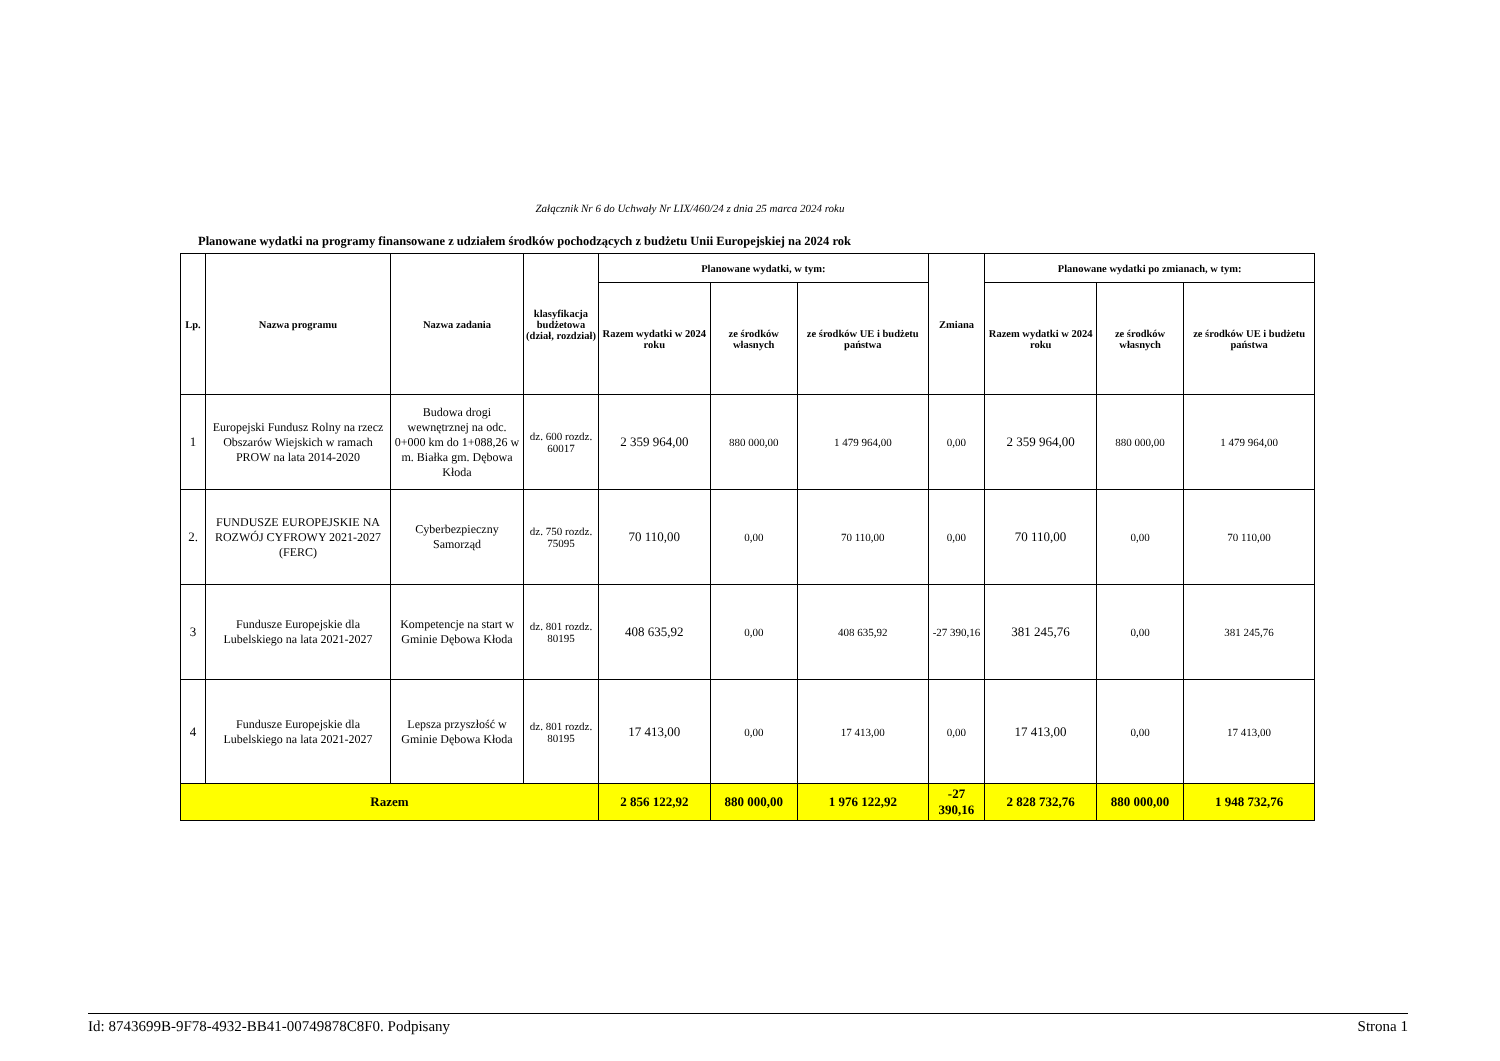Załącznik Nr 6 do Uchwały Nr LIX/460/24 z dnia 25 marca 2024 roku
Planowane wydatki na programy finansowane z udziałem środków pochodzących z budżetu Unii Europejskiej na 2024 rok
| Lp. | Nazwa programu | Nazwa zadania | klasyfikacja budżetowa (dział, rozdział) | Planowane wydatki, w tym: | | | Zmiana | Planowane wydatki po zmianach, w tym: | | |
| --- | --- | --- | --- | --- | --- | --- | --- | --- | --- | --- |
| | | | | Razem wydatki w 2024 roku | ze środków własnych | ze środków UE i budżetu państwa | | Razem wydatki w 2024 roku | ze środków własnych | ze środków UE i budżetu państwa |
| 1 | Europejski Fundusz Rolny na rzecz Obszarów Wiejskich w ramach PROW na lata 2014-2020 | Budowa drogi wewnętrznej na odc. 0+000 km do 1+088,26 w m. Białka gm. Dębowa Kłoda | dz. 600 rozdz. 60017 | 2 359 964,00 | 880 000,00 | 1 479 964,00 | 0,00 | 2 359 964,00 | 880 000,00 | 1 479 964,00 |
| 2. | FUNDUSZE EUROPEJSKIE NA ROZWÓJ CYFROWY 2021-2027 (FERC) | Cyberbezpieczny Samorząd | dz. 750 rozdz. 75095 | 70 110,00 | 0,00 | 70 110,00 | 0,00 | 70 110,00 | 0,00 | 70 110,00 |
| 3 | Fundusze Europejskie dla Lubelskiego na lata 2021-2027 | Kompetencje na start w Gminie Dębowa Kłoda | dz. 801 rozdz. 80195 | 408 635,92 | 0,00 | 408 635,92 | -27 390,16 | 381 245,76 | 0,00 | 381 245,76 |
| 4 | Fundusze Europejskie dla Lubelskiego na lata 2021-2027 | Lepsza przyszłość w Gminie Dębowa Kłoda | dz. 801 rozdz. 80195 | 17 413,00 | 0,00 | 17 413,00 | 0,00 | 17 413,00 | 0,00 | 17 413,00 |
| Razem | | | | 2 856 122,92 | 880 000,00 | 1 976 122,92 | -27 390,16 | 2 828 732,76 | 880 000,00 | 1 948 732,76 |
Id: 8743699B-9F78-4932-BB41-00749878C8F0. Podpisany Strona 1